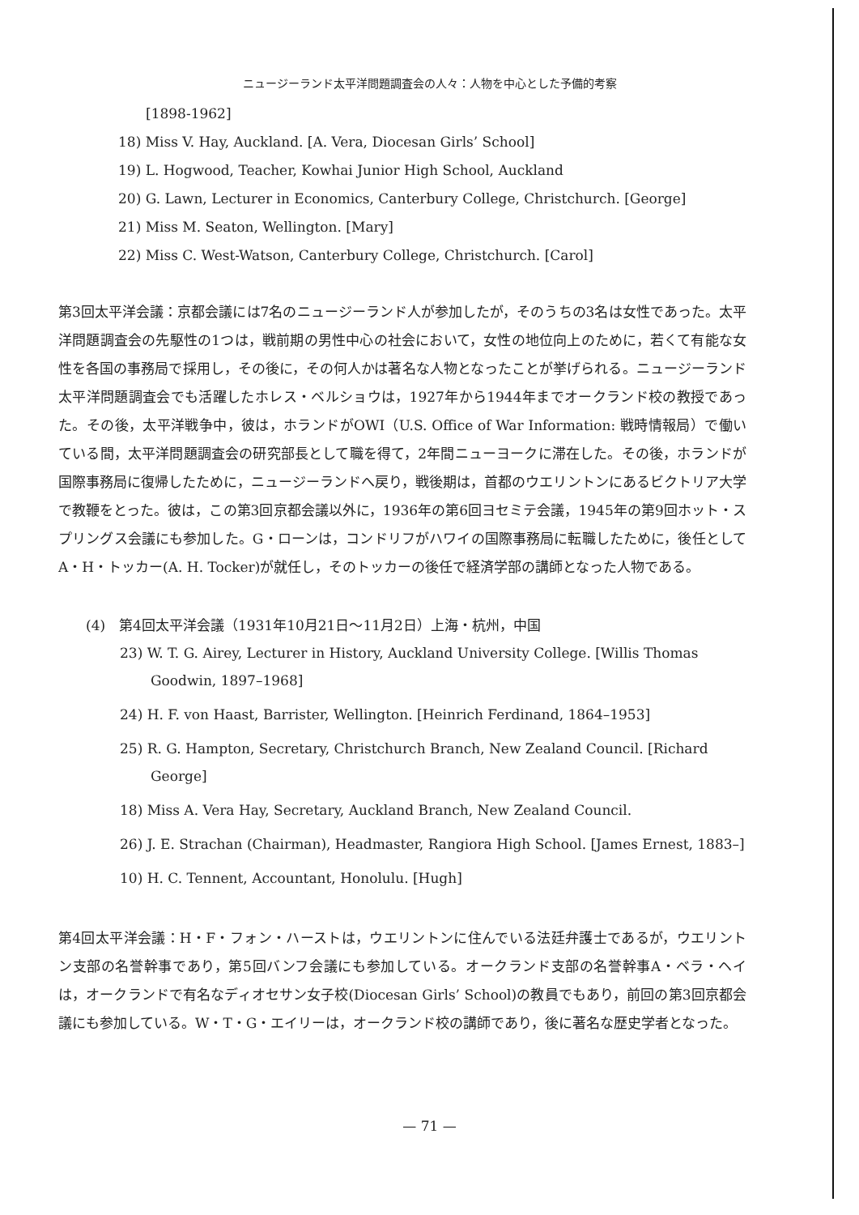ニュージーランド太平洋問題調査会の人々：人物を中心とした予備的考察
[1898-1962]
18) Miss V. Hay, Auckland. [A. Vera, Diocesan Girls’ School]
19) L. Hogwood, Teacher, Kowhai Junior High School, Auckland
20) G. Lawn, Lecturer in Economics, Canterbury College, Christchurch. [George]
21) Miss M. Seaton, Wellington. [Mary]
22) Miss C. West-Watson, Canterbury College, Christchurch. [Carol]
第3回太平洋会議：京都会議には7名のニュージーランド人が参加したが，そのうちの3名は女性であった。太平洋問題調査会の先駆性の1つは，戦前期の男性中心の社会において，女性の地位向上のために，若くて有能な女性を各国の事務局で採用し，その後に，その何人かは著名な人物となったことが挙げられる。ニュージーランド太平洋問題調査会でも活躍したホレス・ベルショウは，1927年から1944年までオークランド校の教授であった。その後，太平洋戦争中，彼は，ホランドがOWI（U.S. Office of War Information: 戦時情報局）で働いている間，太平洋問題調査会の研究部長として職を得て，2年間ニューヨークに滞在した。その後，ホランドが国際事務局に復帰したために，ニュージーランドへ戻り，戦後期は，首都のウエリントンにあるビクトリア大学で教鞭をとった。彼は，この第3回京都会議以外に，1936年の第6回ヨセミテ会議，1945年の第9回ホット・スプリングス会議にも参加した。G・ローンは，コンドリフがハワイの国際事務局に転職したために，後任としてA・H・トッカー(A. H. Tocker)が就任し，そのトッカーの後任で経済学部の講師となった人物である。
(4)　第4回太平洋会議（1931年10月21日〜11月2日）上海・杭州，中国
23) W. T. G. Airey, Lecturer in History, Auckland University College. [Willis Thomas Goodwin, 1897–1968]
24) H. F. von Haast, Barrister, Wellington. [Heinrich Ferdinand, 1864–1953]
25) R. G. Hampton, Secretary, Christchurch Branch, New Zealand Council. [Richard George]
18) Miss A. Vera Hay, Secretary, Auckland Branch, New Zealand Council.
26) J. E. Strachan (Chairman), Headmaster, Rangiora High School. [James Ernest, 1883–]
10) H. C. Tennent, Accountant, Honolulu. [Hugh]
第4回太平洋会議：H・F・フォン・ハーストは，ウエリントンに住んでいる法廷弁護士であるが，ウエリントン支部の名誉幹事であり，第5回バンフ会議にも参加している。オークランド支部の名誉幹事A・ベラ・ヘイは，オークランドで有名なディオセサン女子校(Diocesan Girls’ School)の教員でもあり，前回の第3回京都会議にも参加している。W・T・G・エイリーは，オークランド校の講師であり，後に著名な歴史学者となった。
— 71 —